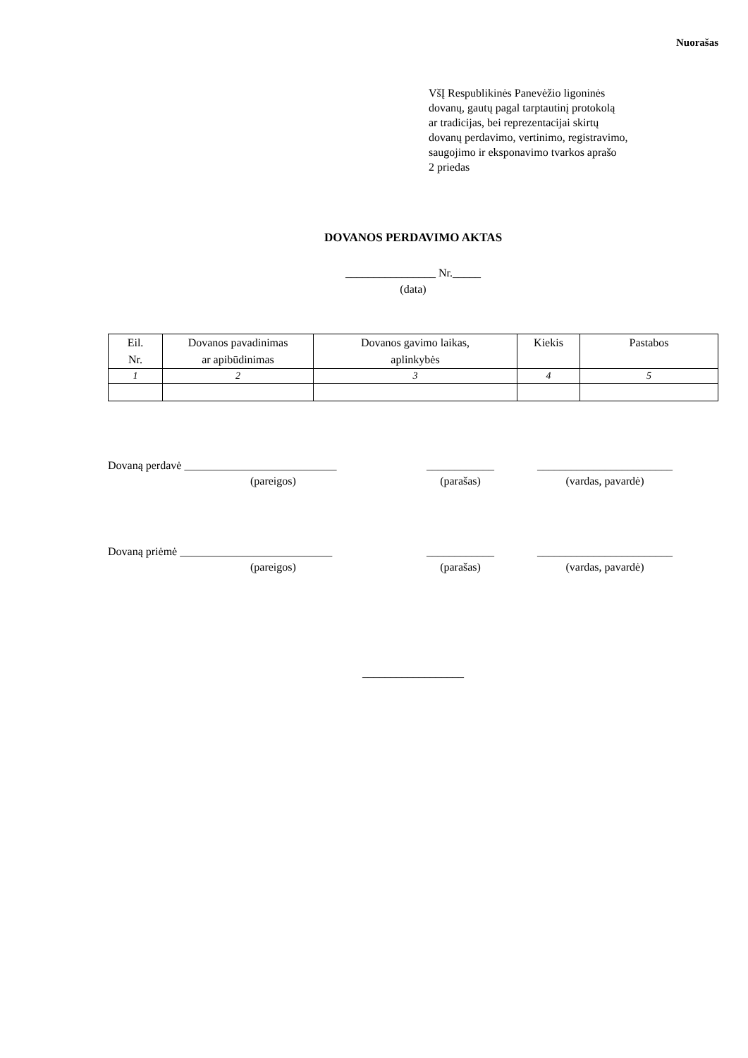Nuorašas
VšĮ Respublikinės Panevėžio ligoninės
dovanų, gautų pagal tarptautinį protokolą
ar tradicijas, bei reprezentacijai skirtų
dovanų perdavimo, vertinimo, registravimo,
saugojimo ir eksponavimo tvarkos aprašo
2 priedas
DOVANOS PERDAVIMO AKTAS
________________ Nr._____
(data)
| Eil. Nr. | Dovanos pavadinimas ar apibūdinimas | Dovanos gavimo laikas, aplinkybės | Kiekis | Pastabos |
| --- | --- | --- | --- | --- |
| 1 | 2 | 3 | 4 | 5 |
Dovaną perdavė ___________________________
(pareigos)
____________
(parašas)
________________________
(vardas, pavardė)
Dovaną priėmė ___________________________
(pareigos)
____________
(parašas)
________________________
(vardas, pavardė)
__________________